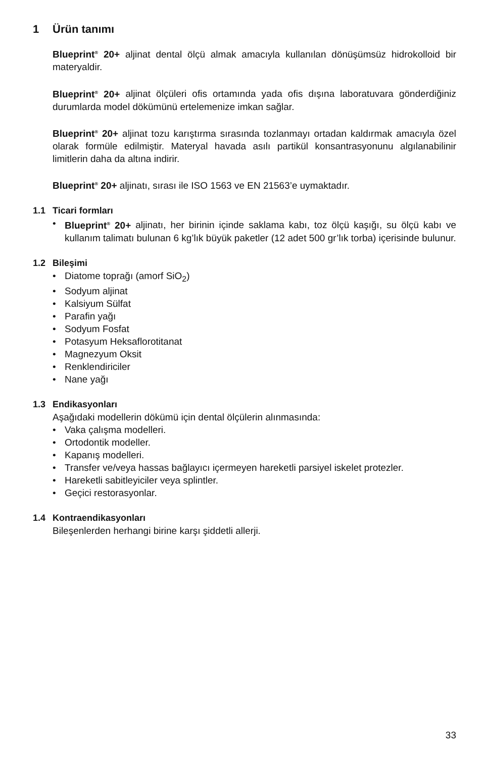1 Ürün tanımı
Blueprint<sup>®</sup> 20+ aljinat dental ölçü almak amacıyla kullanılan dönüşümsüz hidrokolloid bir materyaldir.
Blueprint<sup>®</sup> 20+ aljinat ölçüleri ofis ortamında yada ofis dışına laboratuvara gönderdiğiniz durumlarda model dökümünü ertelemenize imkan sağlar.
Blueprint<sup>®</sup> 20+ aljinat tozu karıştırma sırasında tozlanmayı ortadan kaldırmak amacıyla özel olarak formüle edilmiştir. Materyal havada asılı partikül konsantrasyonunu algılanabilinir limitlerin daha da altına indirir.
Blueprint<sup>®</sup> 20+ aljinatı, sırası ile ISO 1563 ve EN 21563’e uymaktadır.
1.1 Ticari formları
• Blueprint<sup>®</sup> 20+ aljinatı, her birinin içinde saklama kabı, toz ölçü kaşığı, su ölçü kabı ve kullanım talimatı bulunan 6 kg’lık büyük paketler (12 adet 500 gr’lık torba) içerisinde bulunur.
1.2 Bileşimi
• Diatome toprağı (amorf SiO<sub>2</sub>)
• Sodyum aljinat
• Kalsiyum Sülfat
• Parafin yağı
• Sodyum Fosfat
• Potasyum Heksaflorotitanat
• Magnezyum Oksit
• Renklendiriciler
• Nane yağı
1.3 Endikasyonları
Aşağıdaki modellerin dökümü için dental ölçülerin alınmasında:
• Vaka çalışma modelleri.
• Ortodontik modeller.
• Kapanış modelleri.
• Transfer ve/veya hassas bağlayıcı içermeyen hareketli parsiyel iskelet protezler.
• Hareketli sabitleyiciler veya splintler.
• Geçici restorasyonlar.
1.4 Kontraendikasyonları
Bileşenlerden herhangi birine karşı şiddetli allerji.
33